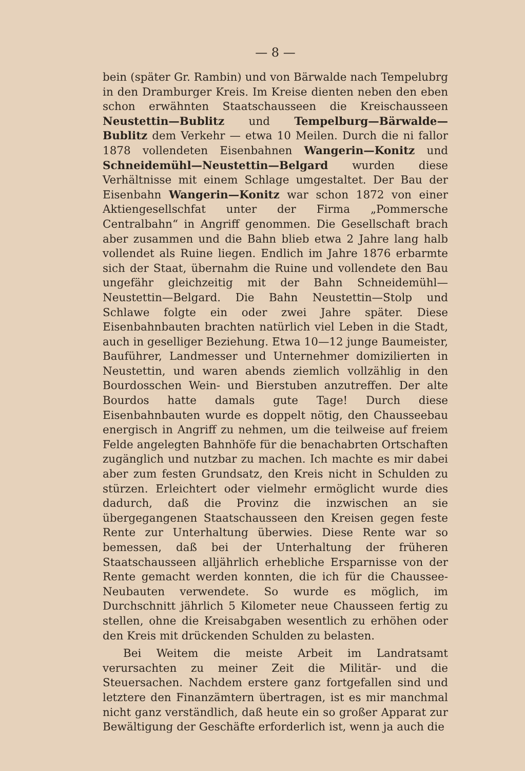— 8 —
bein (später Gr. Rambin) und von Bärwalde nach Tempelubrg in den Dramburger Kreis. Im Kreise dienten neben den eben schon erwähnten Staatschausseen die Kreischausseen Neustettin—Bublitz und Tempelburg—Bärwalde—Bublitz dem Verkehr — etwa 10 Meilen. Durch die ni fallor 1878 vollendeten Eisenbahnen Wangerin—Konitz und Schneidemühl—Neustettin—Belgard wurden diese Verhältnisse mit einem Schlage umgestaltet. Der Bau der Eisenbahn Wangerin—Konitz war schon 1872 von einer Aktiengesellschfat unter der Firma „Pommersche Centralbahn“ in Angriff genommen. Die Gesellschaft brach aber zusammen und die Bahn blieb etwa 2 Jahre lang halb vollendet als Ruine liegen. Endlich im Jahre 1876 erbarmte sich der Staat, übernahm die Ruine und vollendete den Bau ungefähr gleichzeitig mit der Bahn Schneidemühl—Neustettin—Belgard. Die Bahn Neustettin—Stolp und Schlawe folgte ein oder zwei Jahre später. Diese Eisenbahnbauten brachten natürlich viel Leben in die Stadt, auch in geselliger Beziehung. Etwa 10—12 junge Baumeister, Bauführer, Landmesser und Unternehmer domizilierten in Neustettin, und waren abends ziemlich vollzählig in den Bourdosschen Wein- und Bierstuben anzutreffen. Der alte Bourdos hatte damals gute Tage! Durch diese Eisenbahnbauten wurde es doppelt nötig, den Chausseebau energisch in Angriff zu nehmen, um die teilweise auf freiem Felde angelegten Bahnhöfe für die benachabrten Ortschaften zugänglich und nutzbar zu machen. Ich machte es mir dabei aber zum festen Grundsatz, den Kreis nicht in Schulden zu stürzen. Erleichtert oder vielmehr ermöglicht wurde dies dadurch, daß die Provinz die inzwischen an sie übergegangenen Staatschausseen den Kreisen gegen feste Rente zur Unterhaltung überwies. Diese Rente war so bemessen, daß bei der Unterhaltung der früheren Staatschausseen alljährlich erhebliche Ersparnisse von der Rente gemacht werden konnten, die ich für die Chaussee-Neubauten verwendete. So wurde es möglich, im Durchschnitt jährlich 5 Kilometer neue Chausseen fertig zu stellen, ohne die Kreisabgaben wesentlich zu erhöhen oder den Kreis mit drückenden Schulden zu belasten.
Bei Weitem die meiste Arbeit im Landratsamt verursachten zu meiner Zeit die Militär- und die Steuersachen. Nachdem erstere ganz fortgefallen sind und letztere den Finanzämtern übertragen, ist es mir manchmal nicht ganz verständlich, daß heute ein so großer Apparat zur Bewältigung der Geschäfte erforderlich ist, wenn ja auch die